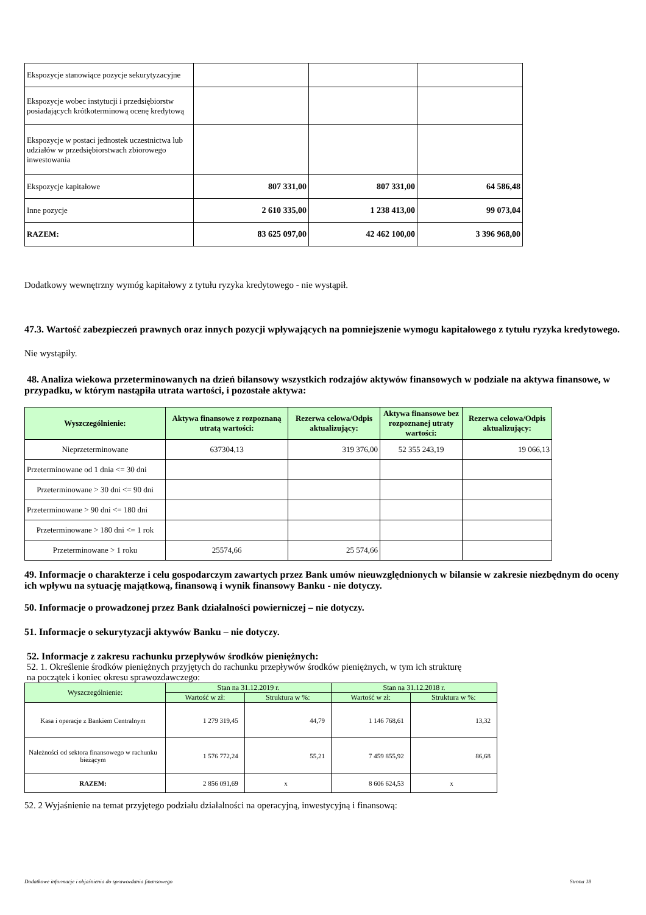| Ekspozycje stanowiące pozycje sekurytyzacyjne | | | |
| Ekspozycje wobec instytucji i przedsiębiorstw posiadających krótkoterminową ocenę kredytową | | | |
| Ekspozycje w postaci jednostek uczestnictwa lub udziałów w przedsiębiorstwach zbiorowego inwestowania | | | |
| Ekspozycje kapitałowe | 807 331,00 | 807 331,00 | 64 586,48 |
| Inne pozycje | 2 610 335,00 | 1 238 413,00 | 99 073,04 |
| RAZEM: | 83 625 097,00 | 42 462 100,00 | 3 396 968,00 |
Dodatkowy wewnętrzny wymóg kapitałowy z tytułu ryzyka kredytowego - nie wystąpił.
47.3. Wartość zabezpieczeń prawnych oraz innych pozycji wpływających na pomniejszenie wymogu kapitałowego z tytułu ryzyka kredytowego.
Nie wystąpiły.
48. Analiza wiekowa przeterminowanych na dzień bilansowy wszystkich rodzajów aktywów finansowych w podziale na aktywa finansowe, w przypadku, w którym nastąpiła utrata wartości, i pozostałe aktywa:
| Wyszczególnienie: | Aktywa finansowe z rozpoznaną utratą wartości: | Rezerwa celowa/Odpis aktualizujący: | Aktywa finansowe bez rozpoznanej utraty wartości: | Rezerwa celowa/Odpis aktualizujący: |
| --- | --- | --- | --- | --- |
| Nieprzeterminowane | 637304,13 | 319 376,00 | 52 355 243,19 | 19 066,13 |
| Przeterminowane od 1 dnia <= 30 dni | | | | |
| Przeterminowane > 30 dni <= 90 dni | | | | |
| Przeterminowane > 90 dni <= 180 dni | | | | |
| Przeterminowane > 180 dni <= 1 rok | | | | |
| Przeterminowane > 1 roku | 25574,66 | 25 574,66 | | |
49. Informacje o charakterze i celu gospodarczym zawartych przez Bank umów nieuwzględnionych w bilansie w zakresie niezbędnym do oceny ich wpływu na sytuację majątkową, finansową i wynik finansowy Banku - nie dotyczy.
50. Informacje o prowadzonej przez Bank działalności powierniczej – nie dotyczy.
51. Informacje o sekurytyzacji aktywów Banku – nie dotyczy.
52. Informacje z zakresu rachunku przepływów środków pieniężnych:
52. 1. Określenie środków pieniężnych przyjętych do rachunku przepływów środków pieniężnych, w tym ich strukturę
na początek i koniec okresu sprawozdawczego:
| Wyszczególnienie: | Stan na 31.12.2019 r. | | Stan na 31.12.2018 r. | |
| --- | --- | --- | --- | --- |
| | Wartość w zł: | Struktura w %: | Wartość w zł: | Struktura w %: |
| Kasa i operacje z Bankiem Centralnym | 1 279 319,45 | 44,79 | 1 146 768,61 | 13,32 |
| Należności od sektora finansowego w rachunku bieżącym | 1 576 772,24 | 55,21 | 7 459 855,92 | 86,68 |
| RAZEM: | 2 856 091,69 | x | 8 606 624,53 | x |
52. 2 Wyjaśnienie na temat przyjętego podziału działalności na operacyjną, inwestycyjną i finansową:
Dodatkowe informacje i objaśnienia do sprawozdania finansowego Strona 18